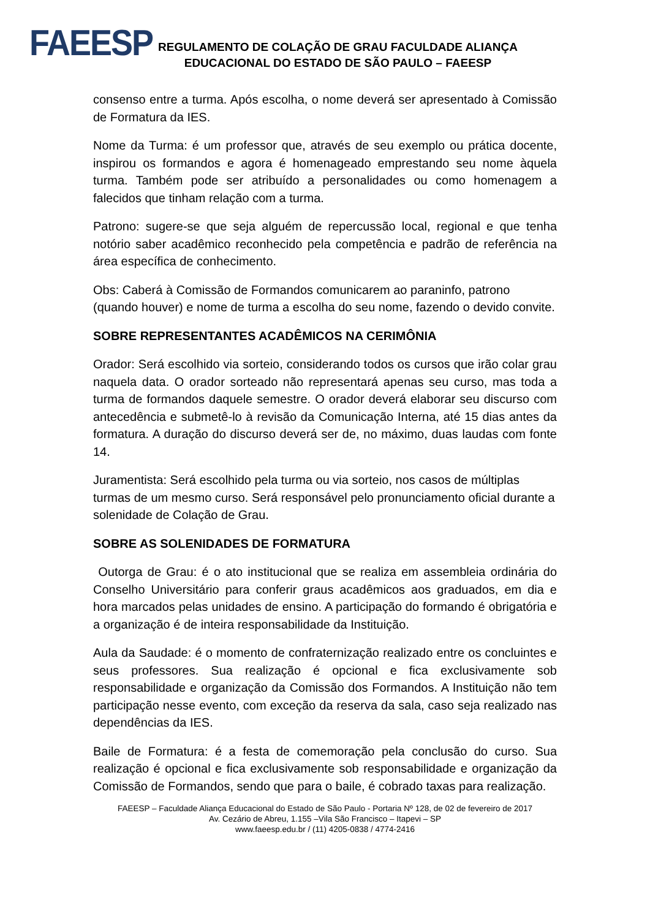FAEESP
REGULAMENTO DE COLAÇÃO DE GRAU FACULDADE ALIANÇA
EDUCACIONAL DO ESTADO DE SÃO PAULO – FAEESP
consenso entre a turma. Após escolha, o nome deverá ser apresentado à Comissão de Formatura da IES.
Nome da Turma: é um professor que, através de seu exemplo ou prática docente, inspirou os formandos e agora é homenageado emprestando seu nome àquela turma. Também pode ser atribuído a personalidades ou como homenagem a falecidos que tinham relação com a turma.
Patrono: sugere-se que seja alguém de repercussão local, regional e que tenha notório saber acadêmico reconhecido pela competência e padrão de referência na área específica de conhecimento.
Obs: Caberá à Comissão de Formandos comunicarem ao paraninfo, patrono (quando houver) e nome de turma a escolha do seu nome, fazendo o devido convite.
SOBRE REPRESENTANTES ACADÊMICOS NA CERIMÔNIA
Orador: Será escolhido via sorteio, considerando todos os cursos que irão colar grau naquela data. O orador sorteado não representará apenas seu curso, mas toda a turma de formandos daquele semestre. O orador deverá elaborar seu discurso com antecedência e submetê-lo à revisão da Comunicação Interna, até 15 dias antes da formatura. A duração do discurso deverá ser de, no máximo, duas laudas com fonte 14.
Juramentista: Será escolhido pela turma ou via sorteio, nos casos de múltiplas turmas de um mesmo curso. Será responsável pelo pronunciamento oficial durante a solenidade de Colação de Grau.
SOBRE AS SOLENIDADES DE FORMATURA
Outorga de Grau: é o ato institucional que se realiza em assembleia ordinária do Conselho Universitário para conferir graus acadêmicos aos graduados, em dia e hora marcados pelas unidades de ensino. A participação do formando é obrigatória e a organização é de inteira responsabilidade da Instituição.
Aula da Saudade: é o momento de confraternização realizado entre os concluintes e seus professores. Sua realização é opcional e fica exclusivamente sob responsabilidade e organização da Comissão dos Formandos. A Instituição não tem participação nesse evento, com exceção da reserva da sala, caso seja realizado nas dependências da IES.
Baile de Formatura: é a festa de comemoração pela conclusão do curso. Sua realização é opcional e fica exclusivamente sob responsabilidade e organização da Comissão de Formandos, sendo que para o baile, é cobrado taxas para realização.
FAEESP – Faculdade Aliança Educacional do Estado de São Paulo - Portaria Nº 128, de 02 de fevereiro de 2017
Av. Cezário de Abreu, 1.155 –Vila São Francisco – Itapevi – SP
www.faeesp.edu.br / (11) 4205-0838 / 4774-2416